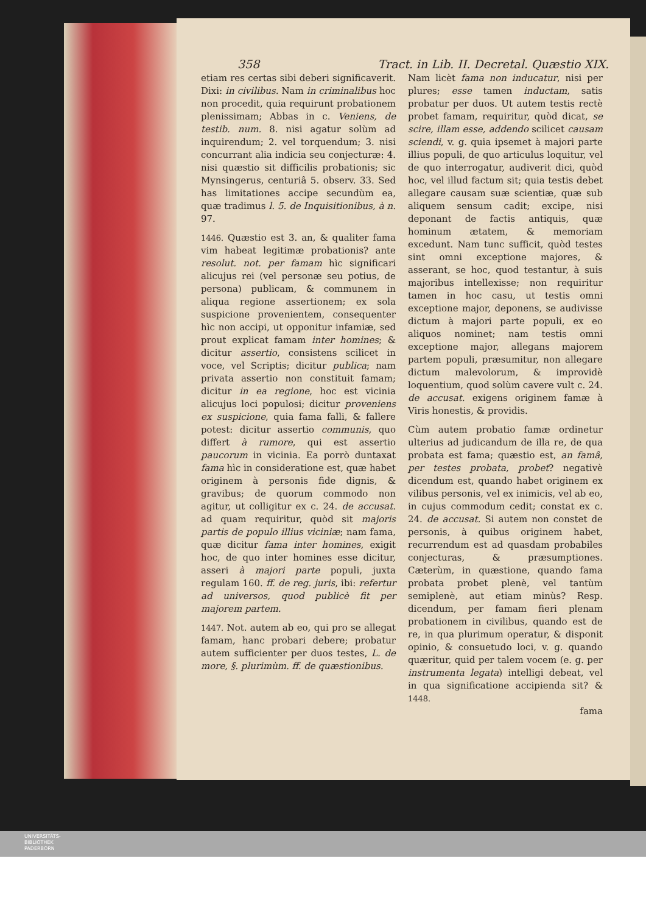358 Tract. in Lib. II. Decretal. Quæstio XIX.
etiam res certas sibi deberi significaverit. Dixi: in civilibus. Nam in criminalibus hoc non procedit, quia requirunt probationem plenissimam; Abbas in c. Veniens, de testib. num. 8. nisi agatur solùm ad inquirendum; 2. vel torquendum; 3. nisi concurrant alia indicia seu conjecturæ: 4. nisi quæstio sit difficilis probationis; sic Mynsingerus, centuriâ 5. observ. 33. Sed has limitationes accipe secundùm ea, quæ tradimus l. 5. de Inquisitionibus, à n. 97.
1446. Quæstio est 3. an, & qualiter fama vim habeat legitimæ probationis? ante resolut. not. per famam hìc significari alicujus rei (vel personæ seu potius, de persona) publicam, & communem in aliqua regione assertionem; ex sola suspicione provenientem, consequenter hìc non accipi, ut opponitur infamiæ, sed prout explicat famam inter homines; & dicitur assertio, consistens scilicet in voce, vel Scriptis; dicitur publica; nam privata assertio non constituit famam; dicitur in ea regione, hoc est vicinia alicujus loci populosi; dicitur proveniens ex suspicione, quia fama falli, & fallere potest: dicitur assertio communis, quo differt à rumore, qui est assertio paucorum in vicinia. Ea porrò duntaxat fama hìc in consideratione est, quæ habet originem à personis fide dignis, & gravibus; de quorum commodo non agitur, ut colligitur ex c. 24. de accusat. ad quam requiritur, quòd sit majoris partis de populo illius viciniæ; nam fama, quæ dicitur fama inter homines, exigit hoc, de quo inter homines esse dicitur, asseri à majori parte populi, juxta regulam 160. ff. de reg. juris, ibi: refertur ad universos, quod publicè fit per majorem partem.
1447. Not. autem ab eo, qui pro se allegat famam, hanc probari debere; probatur autem sufficienter per duos testes, L. de more, §. plurimùm. ff. de quæstionibus.
Nam licèt fama non inducatur, nisi per plures; esse tamen inductam, satis probatur per duos. Ut autem testis rectè probet famam, requiritur, quòd dicat, se scire, illam esse, addendo scilicet causam sciendi, v. g. quia ipsemet à majori parte illius populi, de quo articulus loquitur, vel de quo interrogatur, audiverit dici, quòd hoc, vel illud factum sit; quia testis debet allegare causam suæ scientiæ, quæ sub aliquem sensum cadit; excipe, nisi deponant de factis antiquis, quæ hominum ætatem, & memoriam excedunt. Nam tunc sufficit, quòd testes sint omni exceptione majores, & asserant, se hoc, quod testantur, à suis majoribus intellexisse; non requiritur tamen in hoc casu, ut testis omni exceptione major, deponens, se audivisse dictum à majori parte populi, ex eo aliquos nominet; nam testis omni exceptione major, allegans majorem partem populi, præsumitur, non allegare dictum malevolorum, & improvidè loquentium, quod solùm cavere vult c. 24. de accusat. exigens originem famæ à Viris honestis, & providis.
Cùm autem probatio famæ ordinetur ulterius ad judicandum de illa re, de qua probata est fama; quæstio est, an famâ, per testes probata, probet? negativè dicendum est, quando habet originem ex vilibus personis, vel ex inimicis, vel ab eo, in cujus commodum cedit; constat ex c. 24. de accusat. Si autem non constet de personis, à quibus originem habet, recurrendum est ad quasdam probabiles conjecturas, & præsumptiones. Cæterùm, in quæstione, quando fama probata probet plenè, vel tantùm semiplenè, aut etiam minùs? Resp. dicendum, per famam fieri plenam probationem in civilibus, quando est de re, in qua plurimum operatur, & disponit opinio, & consuetudo loci, v. g. quando quæritur, quid per talem vocem (e. g. per instrumenta legata) intelligi debeat, vel in qua significatione accipienda sit? & 1448.
fama
UNIVERSITÄTS-
BIBLIOTHEK
PADERBORN